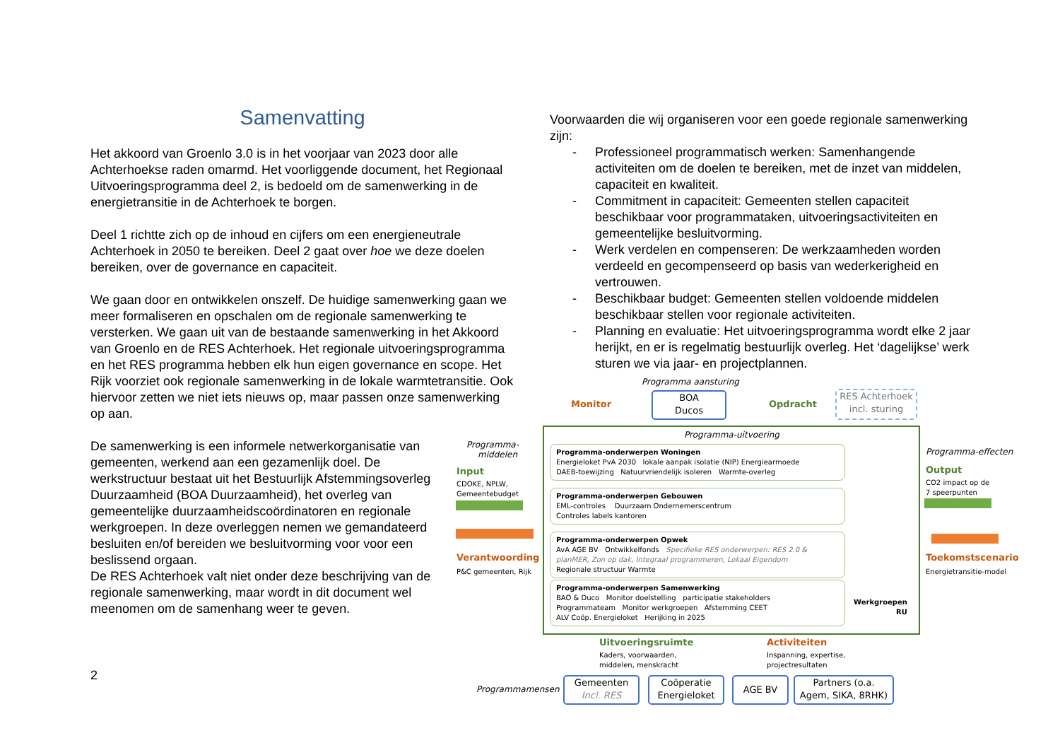Samenvatting
Het akkoord van Groenlo 3.0 is in het voorjaar van 2023 door alle Achterhoekse raden omarmd. Het voorliggende document, het Regionaal Uitvoeringsprogramma deel 2, is bedoeld om de samenwerking in de energietransitie in de Achterhoek te borgen.
Deel 1 richtte zich op de inhoud en cijfers om een energieneutrale Achterhoek in 2050 te bereiken. Deel 2 gaat over hoe we deze doelen bereiken, over de governance en capaciteit.
We gaan door en ontwikkelen onszelf. De huidige samenwerking gaan we meer formaliseren en opschalen om de regionale samenwerking te versterken. We gaan uit van de bestaande samenwerking in het Akkoord van Groenlo en de RES Achterhoek. Het regionale uitvoeringsprogramma en het RES programma hebben elk hun eigen governance en scope. Het Rijk voorziet ook regionale samenwerking in de lokale warmtetransitie. Ook hiervoor zetten we niet iets nieuws op, maar passen onze samenwerking op aan.
De samenwerking is een informele netwerkorganisatie van gemeenten, werkend aan een gezamenlijk doel. De werkstructuur bestaat uit het Bestuurlijk Afstemmingsoverleg Duurzaamheid (BOA Duurzaamheid), het overleg van gemeentelijke duurzaamheidscoördinatoren en regionale werkgroepen. In deze overleggen nemen we gemandateerd besluiten en/of bereiden we besluitvorming voor voor een beslissend orgaan.
De RES Achterhoek valt niet onder deze beschrijving van de regionale samenwerking, maar wordt in dit document wel meenomen om de samenhang weer te geven.
2
Voorwaarden die wij organiseren voor een goede regionale samenwerking zijn:
- Professioneel programmatisch werken: Samenhangende activiteiten om de doelen te bereiken, met de inzet van middelen, capaciteit en kwaliteit.
- Commitment in capaciteit: Gemeenten stellen capaciteit beschikbaar voor programmataken, uitvoeringsactiviteiten en gemeentelijke besluitvorming.
- Werk verdelen en compenseren: De werkzaamheden worden verdeeld en gecompenseerd op basis van wederkerigheid en vertrouwen.
- Beschikbaar budget: Gemeenten stellen voldoende middelen beschikbaar stellen voor regionale activiteiten.
- Planning en evaluatie: Het uitvoeringsprogramma wordt elke 2 jaar herijkt, en er is regelmatig bestuurlijk overleg. Het ‘dagelijkse’ werk sturen we via jaar- en projectplannen.
Programma aansturing
Monitor
BOA
Ducos
Opdracht
RES Achterhoek
incl. sturing
Programma-
middelen
Input
CDOKE, NPLW,
Gemeentebudget
Verantwoording
P&C gemeenten, Rijk
Programma-uitvoering
Programma-onderwerpen Woningen
Energieloket PvA 2030 lokale aanpak isolatie (NIP) Energiearmoede
DAEB-toewijzing Natuurvriendelijk isoleren Warmte-overleg
Programma-onderwerpen Gebouwen
EML-controles Duurzaam Ondernemerscentrum
Controles labels kantoren
Programma-onderwerpen Opwek
AvA AGE BV Ontwikkelfonds Specifieke RES onderwerpen: RES 2.0 & planMER, Zon op dak, Integraal programmeren, Lokaal Eigendom
Regionale structuur Warmte
Programma-onderwerpen Samenwerking
BAO & Duco Monitor doelstelling participatie stakeholders
Programmateam Monitor werkgroepen Afstemming CEET
ALV Coöp. Energieloket Herijking in 2025
Werkgroepen
RU
Programma-effecten
Output
CO2 impact op de
7 speerpunten
Toekomstscenario
Energietransitie-model
Uitvoeringsruimte
Kaders, voorwaarden,
middelen, menskracht
Activiteiten
Inspanning, expertise,
projectresultaten
Programmamensen
Gemeenten
Incl. RES
Coöperatie
Energieloket
AGE BV
Partners (o.a.
Agem, SIKA, 8RHK)